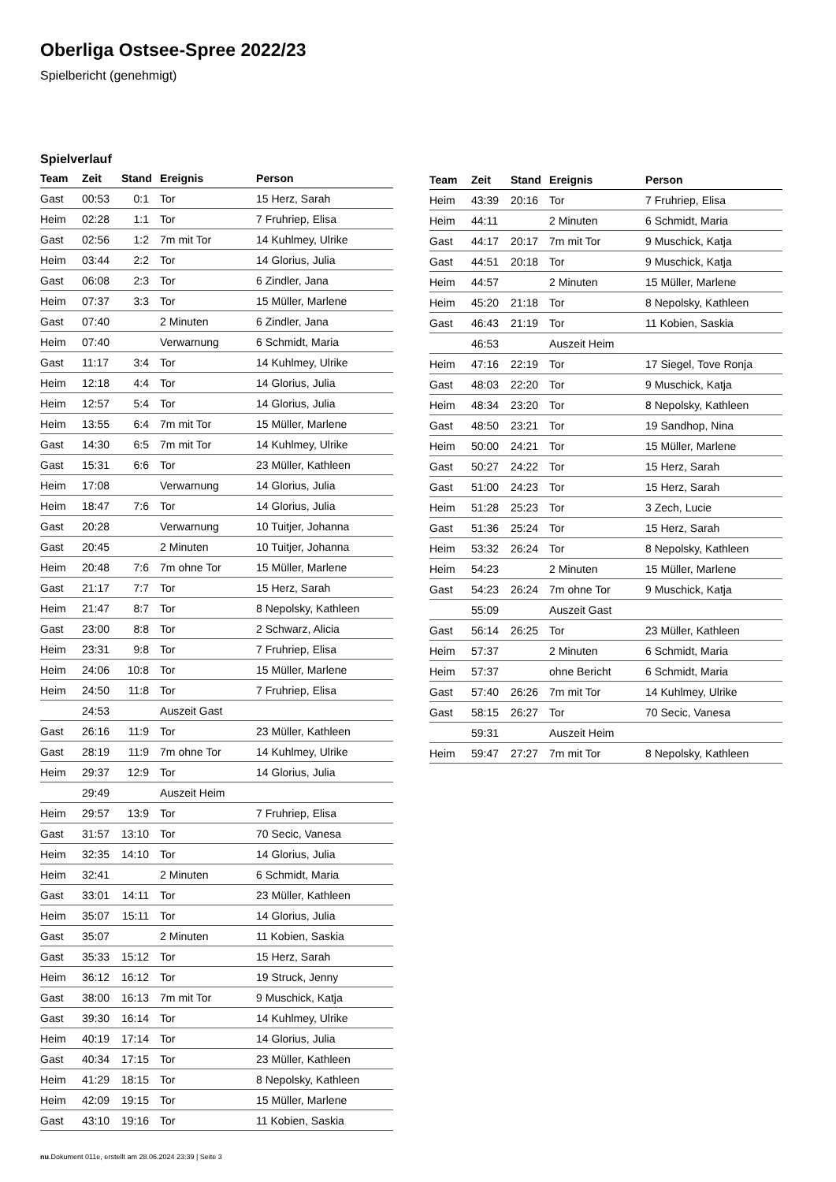Oberliga Ostsee-Spree 2022/23
Spielbericht (genehmigt)
Spielverlauf
| Team | Zeit | Stand | Ereignis | Person |
| --- | --- | --- | --- | --- |
| Gast | 00:53 | 0:1 | Tor | 15 Herz, Sarah |
| Heim | 02:28 | 1:1 | Tor | 7 Fruhriep, Elisa |
| Gast | 02:56 | 1:2 | 7m mit Tor | 14 Kuhlmey, Ulrike |
| Heim | 03:44 | 2:2 | Tor | 14 Glorius, Julia |
| Gast | 06:08 | 2:3 | Tor | 6 Zindler, Jana |
| Heim | 07:37 | 3:3 | Tor | 15 Müller, Marlene |
| Gast | 07:40 | | 2 Minuten | 6 Zindler, Jana |
| Heim | 07:40 | | Verwarnung | 6 Schmidt, Maria |
| Gast | 11:17 | 3:4 | Tor | 14 Kuhlmey, Ulrike |
| Heim | 12:18 | 4:4 | Tor | 14 Glorius, Julia |
| Heim | 12:57 | 5:4 | Tor | 14 Glorius, Julia |
| Heim | 13:55 | 6:4 | 7m mit Tor | 15 Müller, Marlene |
| Gast | 14:30 | 6:5 | 7m mit Tor | 14 Kuhlmey, Ulrike |
| Gast | 15:31 | 6:6 | Tor | 23 Müller, Kathleen |
| Heim | 17:08 | | Verwarnung | 14 Glorius, Julia |
| Heim | 18:47 | 7:6 | Tor | 14 Glorius, Julia |
| Gast | 20:28 | | Verwarnung | 10 Tuitjer, Johanna |
| Gast | 20:45 | | 2 Minuten | 10 Tuitjer, Johanna |
| Heim | 20:48 | 7:6 | 7m ohne Tor | 15 Müller, Marlene |
| Gast | 21:17 | 7:7 | Tor | 15 Herz, Sarah |
| Heim | 21:47 | 8:7 | Tor | 8 Nepolsky, Kathleen |
| Gast | 23:00 | 8:8 | Tor | 2 Schwarz, Alicia |
| Heim | 23:31 | 9:8 | Tor | 7 Fruhriep, Elisa |
| Heim | 24:06 | 10:8 | Tor | 15 Müller, Marlene |
| Heim | 24:50 | 11:8 | Tor | 7 Fruhriep, Elisa |
| | 24:53 | | Auszeit Gast | |
| Gast | 26:16 | 11:9 | Tor | 23 Müller, Kathleen |
| Gast | 28:19 | 11:9 | 7m ohne Tor | 14 Kuhlmey, Ulrike |
| Heim | 29:37 | 12:9 | Tor | 14 Glorius, Julia |
| | 29:49 | | Auszeit Heim | |
| Heim | 29:57 | 13:9 | Tor | 7 Fruhriep, Elisa |
| Gast | 31:57 | 13:10 | Tor | 70 Secic, Vanesa |
| Heim | 32:35 | 14:10 | Tor | 14 Glorius, Julia |
| Heim | 32:41 | | 2 Minuten | 6 Schmidt, Maria |
| Gast | 33:01 | 14:11 | Tor | 23 Müller, Kathleen |
| Heim | 35:07 | 15:11 | Tor | 14 Glorius, Julia |
| Gast | 35:07 | | 2 Minuten | 11 Kobien, Saskia |
| Gast | 35:33 | 15:12 | Tor | 15 Herz, Sarah |
| Heim | 36:12 | 16:12 | Tor | 19 Struck, Jenny |
| Gast | 38:00 | 16:13 | 7m mit Tor | 9 Muschick, Katja |
| Gast | 39:30 | 16:14 | Tor | 14 Kuhlmey, Ulrike |
| Heim | 40:19 | 17:14 | Tor | 14 Glorius, Julia |
| Gast | 40:34 | 17:15 | Tor | 23 Müller, Kathleen |
| Heim | 41:29 | 18:15 | Tor | 8 Nepolsky, Kathleen |
| Heim | 42:09 | 19:15 | Tor | 15 Müller, Marlene |
| Gast | 43:10 | 19:16 | Tor | 11 Kobien, Saskia |
| Team | Zeit | Stand | Ereignis | Person |
| --- | --- | --- | --- | --- |
| Heim | 43:39 | 20:16 | Tor | 7 Fruhriep, Elisa |
| Heim | 44:11 | | 2 Minuten | 6 Schmidt, Maria |
| Gast | 44:17 | 20:17 | 7m mit Tor | 9 Muschick, Katja |
| Gast | 44:51 | 20:18 | Tor | 9 Muschick, Katja |
| Heim | 44:57 | | 2 Minuten | 15 Müller, Marlene |
| Heim | 45:20 | 21:18 | Tor | 8 Nepolsky, Kathleen |
| Gast | 46:43 | 21:19 | Tor | 11 Kobien, Saskia |
| | 46:53 | | Auszeit Heim | |
| Heim | 47:16 | 22:19 | Tor | 17 Siegel, Tove Ronja |
| Gast | 48:03 | 22:20 | Tor | 9 Muschick, Katja |
| Heim | 48:34 | 23:20 | Tor | 8 Nepolsky, Kathleen |
| Gast | 48:50 | 23:21 | Tor | 19 Sandhop, Nina |
| Heim | 50:00 | 24:21 | Tor | 15 Müller, Marlene |
| Gast | 50:27 | 24:22 | Tor | 15 Herz, Sarah |
| Gast | 51:00 | 24:23 | Tor | 15 Herz, Sarah |
| Heim | 51:28 | 25:23 | Tor | 3 Zech, Lucie |
| Gast | 51:36 | 25:24 | Tor | 15 Herz, Sarah |
| Heim | 53:32 | 26:24 | Tor | 8 Nepolsky, Kathleen |
| Heim | 54:23 | | 2 Minuten | 15 Müller, Marlene |
| Gast | 54:23 | 26:24 | 7m ohne Tor | 9 Muschick, Katja |
| | 55:09 | | Auszeit Gast | |
| Gast | 56:14 | 26:25 | Tor | 23 Müller, Kathleen |
| Heim | 57:37 | | 2 Minuten | 6 Schmidt, Maria |
| Heim | 57:37 | | ohne Bericht | 6 Schmidt, Maria |
| Gast | 57:40 | 26:26 | 7m mit Tor | 14 Kuhlmey, Ulrike |
| Gast | 58:15 | 26:27 | Tor | 70 Secic, Vanesa |
| | 59:31 | | Auszeit Heim | |
| Heim | 59:47 | 27:27 | 7m mit Tor | 8 Nepolsky, Kathleen |
nu.Dokument 011e, erstellt am 28.06.2024 23:39 | Seite 3